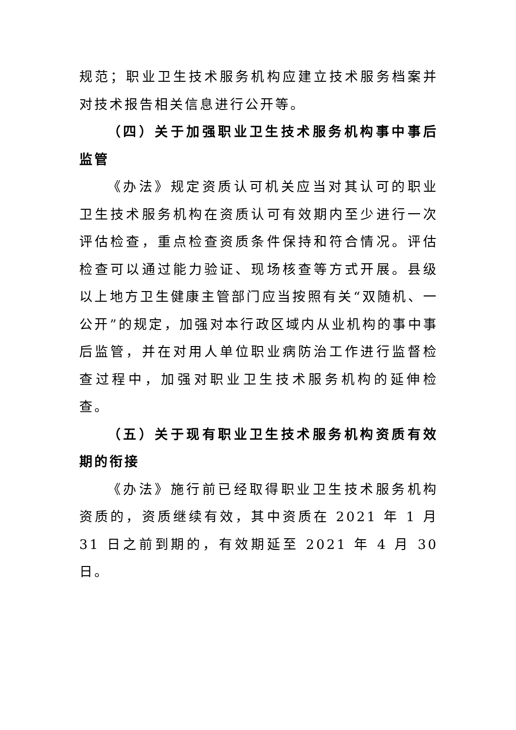规范；职业卫生技术服务机构应建立技术服务档案并对技术报告相关信息进行公开等。
（四）关于加强职业卫生技术服务机构事中事后监管
《办法》规定资质认可机关应当对其认可的职业卫生技术服务机构在资质认可有效期内至少进行一次评估检查，重点检查资质条件保持和符合情况。评估检查可以通过能力验证、现场核查等方式开展。县级以上地方卫生健康主管部门应当按照有关“双随机、一公开”的规定，加强对本行政区域内从业机构的事中事后监管，并在对用人单位职业病防治工作进行监督检查过程中，加强对职业卫生技术服务机构的延伸检查。
（五）关于现有职业卫生技术服务机构资质有效期的衔接
《办法》施行前已经取得职业卫生技术服务机构资质的，资质继续有效，其中资质在 2021 年 1 月 31 日之前到期的，有效期延至 2021 年 4 月 30 日。